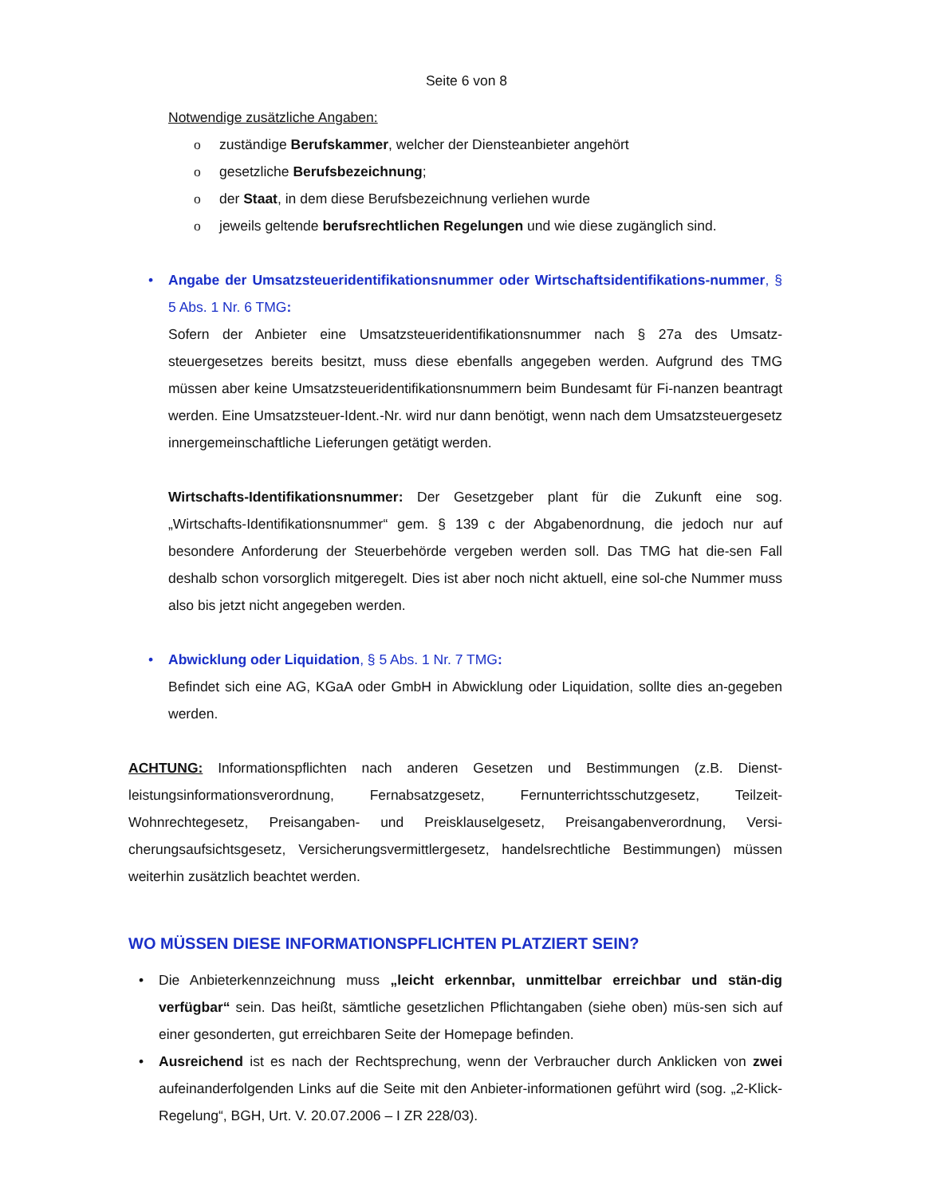Seite 6 von 8
Notwendige zusätzliche Angaben:
o zuständige Berufskammer, welcher der Diensteanbieter angehört
o gesetzliche Berufsbezeichnung;
o der Staat, in dem diese Berufsbezeichnung verliehen wurde
o jeweils geltende berufsrechtlichen Regelungen und wie diese zugänglich sind.
•
Angabe der Umsatzsteueridentifikationsnummer oder Wirtschaftsidentifikations-nummer, § 5 Abs. 1 Nr. 6 TMG:
Sofern der Anbieter eine Umsatzsteueridentifikationsnummer nach § 27a des Umsatz-steuergesetzes bereits besitzt, muss diese ebenfalls angegeben werden. Aufgrund des TMG müssen aber keine Umsatzsteueridentifikationsnummern beim Bundesamt für Fi-nanzen beantragt werden. Eine Umsatzsteuer-Ident.-Nr. wird nur dann benötigt, wenn nach dem Umsatzsteuergesetz innergemeinschaftliche Lieferungen getätigt werden.
Wirtschafts-Identifikationsnummer: Der Gesetzgeber plant für die Zukunft eine sog. „Wirtschafts-Identifikationsnummer“ gem. § 139 c der Abgabenordnung, die jedoch nur auf besondere Anforderung der Steuerbehörde vergeben werden soll. Das TMG hat die-sen Fall deshalb schon vorsorglich mitgeregelt. Dies ist aber noch nicht aktuell, eine sol-che Nummer muss also bis jetzt nicht angegeben werden.
•
Abwicklung oder Liquidation, § 5 Abs. 1 Nr. 7 TMG:
Befindet sich eine AG, KGaA oder GmbH in Abwicklung oder Liquidation, sollte dies an-gegeben werden.
ACHTUNG: Informationspflichten nach anderen Gesetzen und Bestimmungen (z.B. Dienst-leistungsinformationsverordnung, Fernabsatzgesetz, Fernunterrichtsschutzgesetz, Teilzeit-Wohnrechtegesetz, Preisangaben- und Preisklauselgesetz, Preisangabenverordnung, Versi-cherungsaufsichtsgesetz, Versicherungsvermittlergesetz, handelsrechtliche Bestimmungen) müssen weiterhin zusätzlich beachtet werden.
WO MÜSSEN DIESE INFORMATIONSPFLICHTEN PLATZIERT SEIN?
•
Die Anbieterkennzeichnung muss „leicht erkennbar, unmittelbar erreichbar und stän-dig verfügbar“ sein. Das heißt, sämtliche gesetzlichen Pflichtangaben (siehe oben) müs-sen sich auf einer gesonderten, gut erreichbaren Seite der Homepage befinden.
•
Ausreichend ist es nach der Rechtsprechung, wenn der Verbraucher durch Anklicken von zwei aufeinanderfolgenden Links auf die Seite mit den Anbieter-informationen geführt wird (sog. „2-Klick-Regelung“, BGH, Urt. V. 20.07.2006 – I ZR 228/03).